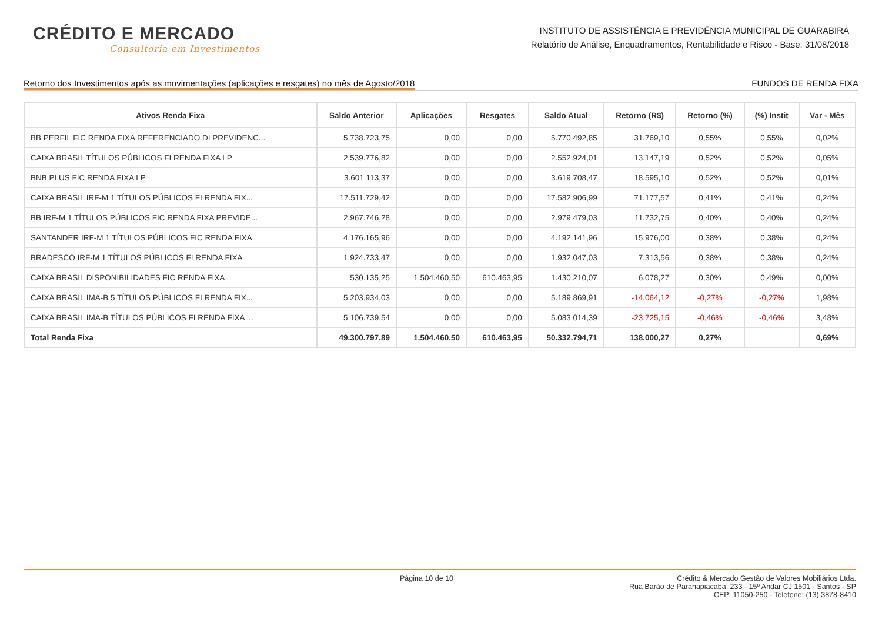CRÉDITO E MERCADO
Consultoria em Investimentos
INSTITUTO DE ASSISTÊNCIA E PREVIDÊNCIA MUNICIPAL DE GUARABIRA
Relatório de Análise, Enquadramentos, Rentabilidade e Risco - Base: 31/08/2018
Retorno dos Investimentos após as movimentações (aplicações e resgates) no mês de Agosto/2018 FUNDOS DE RENDA FIXA
| Ativos Renda Fixa | Saldo Anterior | Aplicações | Resgates | Saldo Atual | Retorno (R$) | Retorno (%) | (%) Instit | Var - Mês |
| --- | --- | --- | --- | --- | --- | --- | --- | --- |
| BB PERFIL FIC RENDA FIXA REFERENCIADO DI PREVIDENC... | 5.738.723,75 | 0,00 | 0,00 | 5.770.492,85 | 31.769,10 | 0,55% | 0,55% | 0,02% |
| CAIXA BRASIL TÍTULOS PÚBLICOS FI RENDA FIXA LP | 2.539.776,82 | 0,00 | 0,00 | 2.552.924,01 | 13.147,19 | 0,52% | 0,52% | 0,05% |
| BNB PLUS FIC RENDA FIXA LP | 3.601.113,37 | 0,00 | 0,00 | 3.619.708,47 | 18.595,10 | 0,52% | 0,52% | 0,01% |
| CAIXA BRASIL IRF-M 1 TÍTULOS PÚBLICOS FI RENDA FIX... | 17.511.729,42 | 0,00 | 0,00 | 17.582.906,99 | 71.177,57 | 0,41% | 0,41% | 0,24% |
| BB IRF-M 1 TÍTULOS PÚBLICOS FIC RENDA FIXA PREVIDE... | 2.967.746,28 | 0,00 | 0,00 | 2.979.479,03 | 11.732,75 | 0,40% | 0,40% | 0,24% |
| SANTANDER IRF-M 1 TÍTULOS PÚBLICOS FIC RENDA FIXA | 4.176.165,96 | 0,00 | 0,00 | 4.192.141,96 | 15.976,00 | 0,38% | 0,38% | 0,24% |
| BRADESCO IRF-M 1 TÍTULOS PÚBLICOS FI RENDA FIXA | 1.924.733,47 | 0,00 | 0,00 | 1.932.047,03 | 7.313,56 | 0,38% | 0,38% | 0,24% |
| CAIXA BRASIL DISPONIBILIDADES FIC RENDA FIXA | 530.135,25 | 1.504.460,50 | 610.463,95 | 1.430.210,07 | 6.078,27 | 0,30% | 0,49% | 0,00% |
| CAIXA BRASIL IMA-B 5 TÍTULOS PÚBLICOS FI RENDA FIX... | 5.203.934,03 | 0,00 | 0,00 | 5.189.869,91 | -14.064,12 | -0,27% | -0,27% | 1,98% |
| CAIXA BRASIL IMA-B TÍTULOS PÚBLICOS FI RENDA FIXA ... | 5.106.739,54 | 0,00 | 0,00 | 5.083.014,39 | -23.725,15 | -0,46% | -0,46% | 3,48% |
| Total Renda Fixa | 49.300.797,89 | 1.504.460,50 | 610.463,95 | 50.332.794,71 | 138.000,27 | 0,27% | | 0,69% |
Página 10 de 10 Crédito & Mercado Gestão de Valores Mobiliários Ltda.
Rua Barão de Paranapiacaba, 233 - 15º Andar CJ 1501 - Santos - SP
CEP: 11050-250 - Telefone: (13) 3878-8410